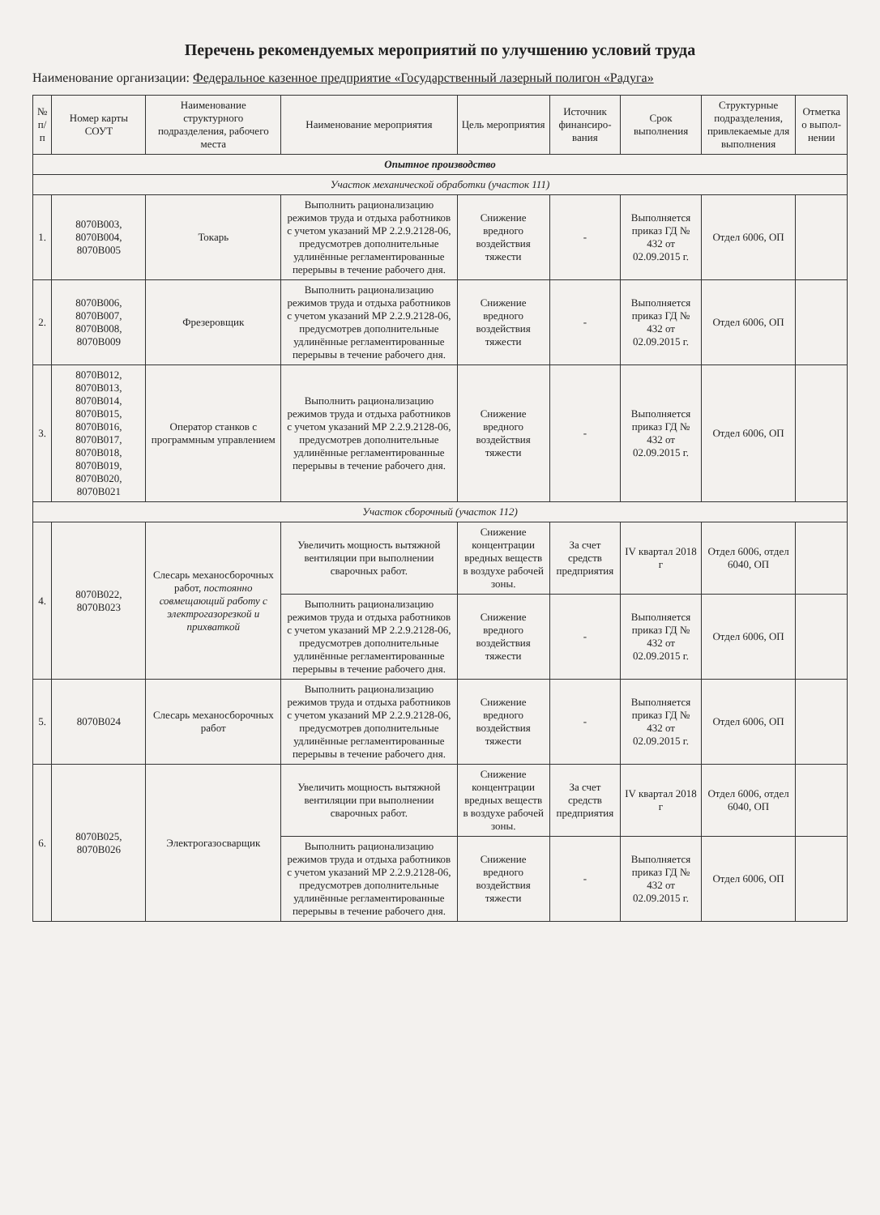Перечень рекомендуемых мероприятий по улучшению условий труда
Наименование организации: Федеральное казенное предприятие «Государственный лазерный полигон «Радуга»
| № п/п | Номер карты СОУТ | Наименование структурного подразделения, рабочего места | Наименование мероприятия | Цель мероприятия | Источник финансиро-вания | Срок выполнения | Структурные подразделения, привлекаемые для выполнения | Отметка о выпол-нении |
| --- | --- | --- | --- | --- | --- | --- | --- | --- |
| Опытное производство | | | | | | | | |
| Участок механической обработки (участок 111) | | | | | | | | |
| 1. | 8070В003, 8070В004, 8070В005 | Токарь | Выполнить рационализацию режимов труда и отдыха работников с учетом указаний МР 2.2.9.2128-06, предусмотрев дополнительные удлинённые регламентированные перерывы в течение рабочего дня. | Снижение вредного воздействия тяжести | - | Выполняется приказ ГД № 432 от 02.09.2015 г. | Отдел 6006, ОП | |
| 2. | 8070В006, 8070В007, 8070В008, 8070В009 | Фрезеровщик | Выполнить рационализацию режимов труда и отдыха работников с учетом указаний МР 2.2.9.2128-06, предусмотрев дополнительные удлинённые регламентированные перерывы в течение рабочего дня. | Снижение вредного воздействия тяжести | - | Выполняется приказ ГД № 432 от 02.09.2015 г. | Отдел 6006, ОП | |
| 3. | 8070В012, 8070В013, 8070В014, 8070В015, 8070В016, 8070В017, 8070В018, 8070В019, 8070В020, 8070В021 | Оператор станков с программным управлением | Выполнить рационализацию режимов труда и отдыха работников с учетом указаний МР 2.2.9.2128-06, предусмотрев дополнительные удлинённые регламентированные перерывы в течение рабочего дня. | Снижение вредного воздействия тяжести | - | Выполняется приказ ГД № 432 от 02.09.2015 г. | Отдел 6006, ОП | |
| Участок сборочный (участок 112) | | | | | | | | |
| 4. | 8070В022, 8070В023 | Слесарь механосборочных работ, постоянно совмещающий работу с электрогазорезкой и прихваткой | Увеличить мощность вытяжной вентиляции при выполнении сварочных работ. | Снижение концентрации вредных веществ в воздухе рабочей зоны. | За счет средств предприятия | IV квартал 2018 г | Отдел 6006, отдел 6040, ОП | |
| | | | Выполнить рационализацию режимов труда и отдыха работников с учетом указаний МР 2.2.9.2128-06, предусмотрев дополнительные удлинённые регламентированные перерывы в течение рабочего дня. | Снижение вредного воздействия тяжести | - | Выполняется приказ ГД № 432 от 02.09.2015 г. | Отдел 6006, ОП | |
| 5. | 8070В024 | Слесарь механосборочных работ | Выполнить рационализацию режимов труда и отдыха работников с учетом указаний МР 2.2.9.2128-06, предусмотрев дополнительные удлинённые регламентированные перерывы в течение рабочего дня. | Снижение вредного воздействия тяжести | - | Выполняется приказ ГД № 432 от 02.09.2015 г. | Отдел 6006, ОП | |
| 6. | 8070В025, 8070В026 | Электрогазосварщик | Увеличить мощность вытяжной вентиляции при выполнении сварочных работ. | Снижение концентрации вредных веществ в воздухе рабочей зоны. | За счет средств предприятия | IV квартал 2018 г | Отдел 6006, отдел 6040, ОП | |
| | | | Выполнить рационализацию режимов труда и отдыха работников с учетом указаний МР 2.2.9.2128-06, предусмотрев дополнительные удлинённые регламентированные перерывы в течение рабочего дня. | Снижение вредного воздействия тяжести | - | Выполняется приказ ГД № 432 от 02.09.2015 г. | Отдел 6006, ОП | |